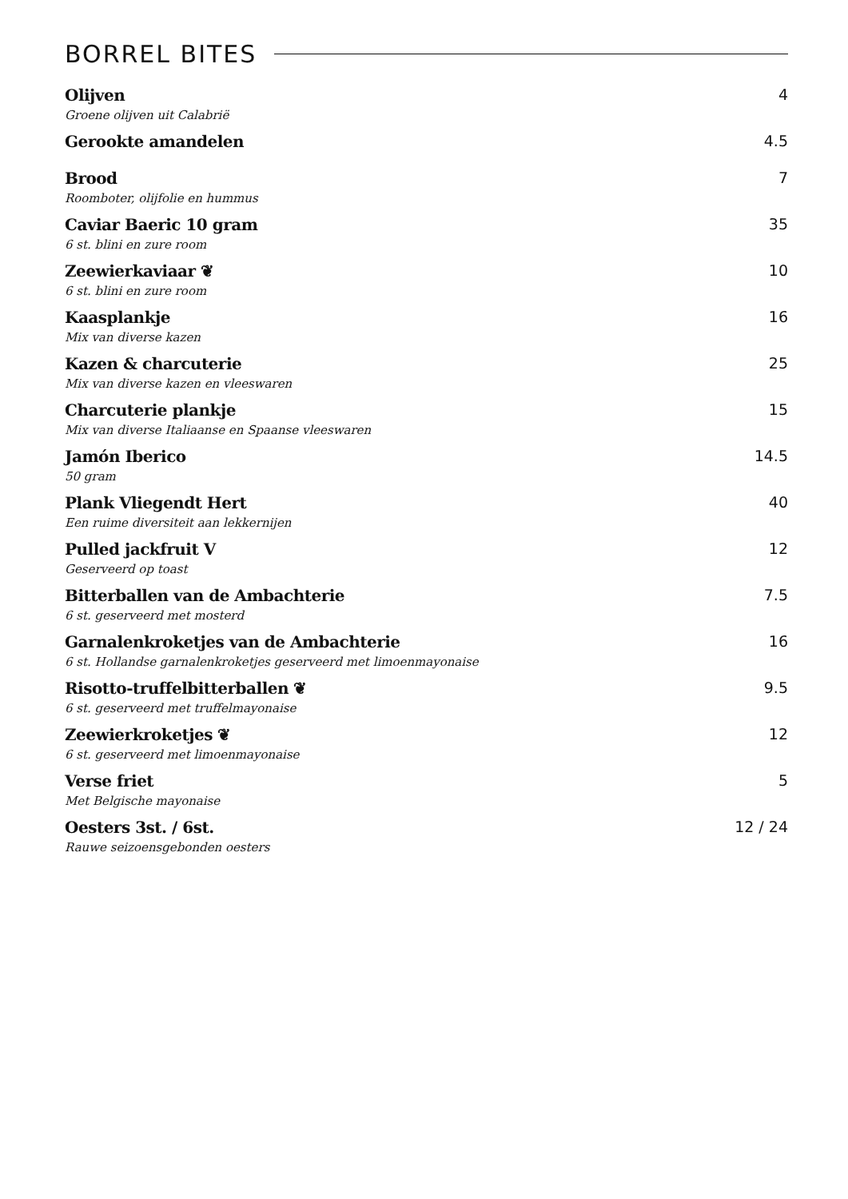BORREL BITES
Olijven 4
Groene olijven uit Calabrië
Gerookte amandelen 4.5
Brood 7
Roomboter, olijfolie en hummus
Caviar Baeric 10 gram 35
6 st. blini en zure room
Zeewierkaviaar ❦ 10
6 st. blini en zure room
Kaasplankje 16
Mix van diverse kazen
Kazen & charcuterie 25
Mix van diverse kazen en vleeswaren
Charcuterie plankje 15
Mix van diverse Italiaanse en Spaanse vleeswaren
Jamón Iberico 14.5
50 gram
Plank Vliegendt Hert 40
Een ruime diversiteit aan lekkernijen
Pulled jackfruit V 12
Geserveerd op toast
Bitterballen van de Ambachterie 7.5
6 st. geserveerd met mosterd
Garnalenkroketjes van de Ambachterie 16
6 st. Hollandse garnalenkroketjes geserveerd met limoenmayonaise
Risotto-truffelbitterballen ❦ 9.5
6 st. geserveerd met truffelmayonaise
Zeewierkroketjes ❦ 12
6 st. geserveerd met limoenmayonaise
Verse friet 5
Met Belgische mayonaise
Oesters 3st. / 6st. 12 / 24
Rauwe seizoensgebonden oesters